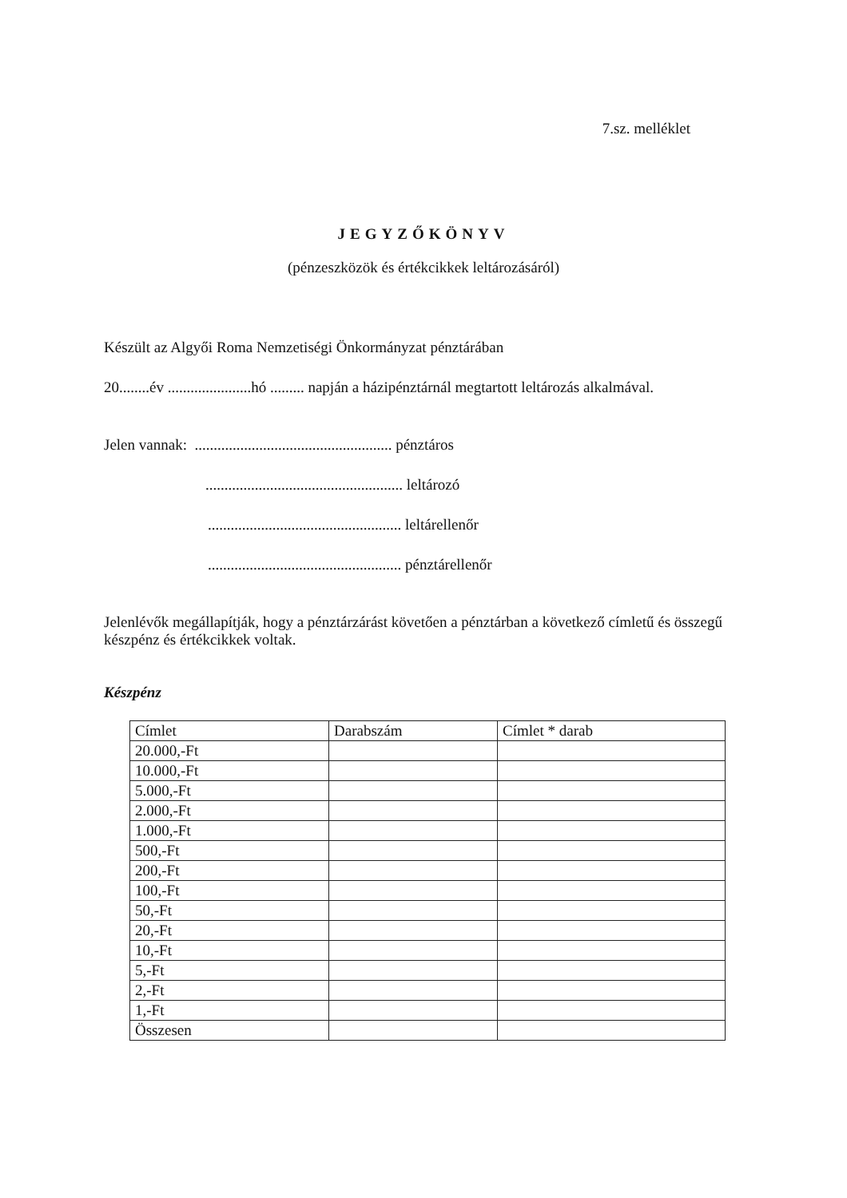7.sz. melléklet
JEGYZŐKÖNYV
(pénzeszközök és értékcikkek leltározásáról)
Készült az Algyői Roma Nemzetiségi Önkormányzat pénztárában
20........év ......................hó ......... napján a házipénztárnál megtartott leltározás alkalmával.
Jelen vannak: .................................................... pénztáros
.................................................... leltározó
................................................... leltárellenőr
................................................... pénztárellenőr
Jelenlévők megállapítják, hogy a pénztárzárást követően a pénztárban a következő címletű és összegű készpénz és értékcikkek voltak.
Készpénz
| Címlet | Darabszám | Címlet * darab |
| 20.000,-Ft | | |
| 10.000,-Ft | | |
| 5.000,-Ft | | |
| 2.000,-Ft | | |
| 1.000,-Ft | | |
| 500,-Ft | | |
| 200,-Ft | | |
| 100,-Ft | | |
| 50,-Ft | | |
| 20,-Ft | | |
| 10,-Ft | | |
| 5,-Ft | | |
| 2,-Ft | | |
| 1,-Ft | | |
| Összesen | | |